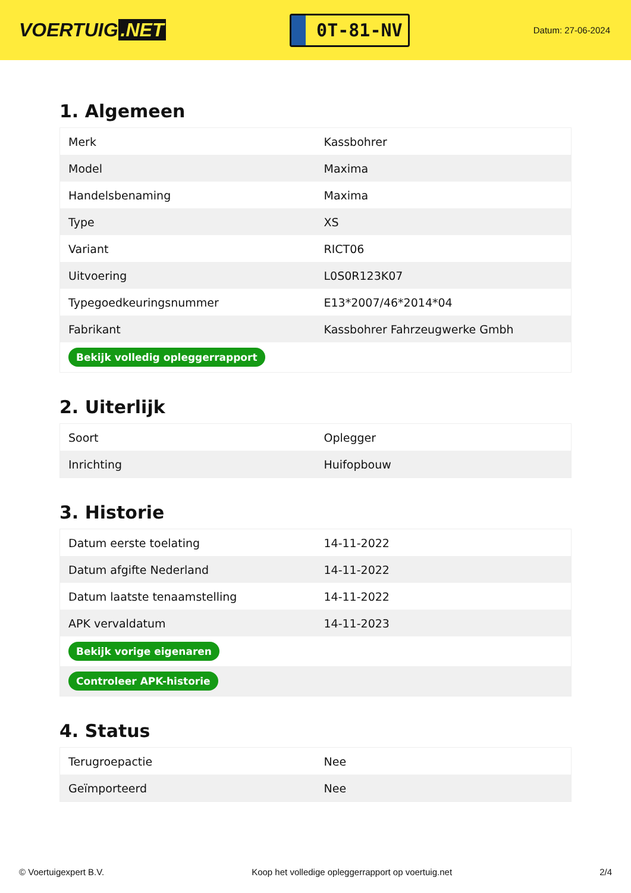VOERTUIG.NET
0T-81-NV
Datum: 27-06-2024
1. Algemeen
| Merk | Kassbohrer |
| Model | Maxima |
| Handelsbenaming | Maxima |
| Type | XS |
| Variant | RICT06 |
| Uitvoering | L0S0R123K07 |
| Typegoedkeuringsnummer | E13*2007/46*2014*04 |
| Fabrikant | Kassbohrer Fahrzeugwerke Gmbh |
| Bekijk volledig opleggerrapport | |
2. Uiterlijk
| Soort | Oplegger |
| Inrichting | Huifopbouw |
3. Historie
| Datum eerste toelating | 14-11-2022 |
| Datum afgifte Nederland | 14-11-2022 |
| Datum laatste tenaamstelling | 14-11-2022 |
| APK vervaldatum | 14-11-2023 |
| Bekijk vorige eigenaren | |
| Controleer APK-historie | |
4. Status
| Terugroepactie | Nee |
| Geïmporteerd | Nee |
© Voertuigexpert B.V. Koop het volledige opleggerrapport op voertuig.net 2/4